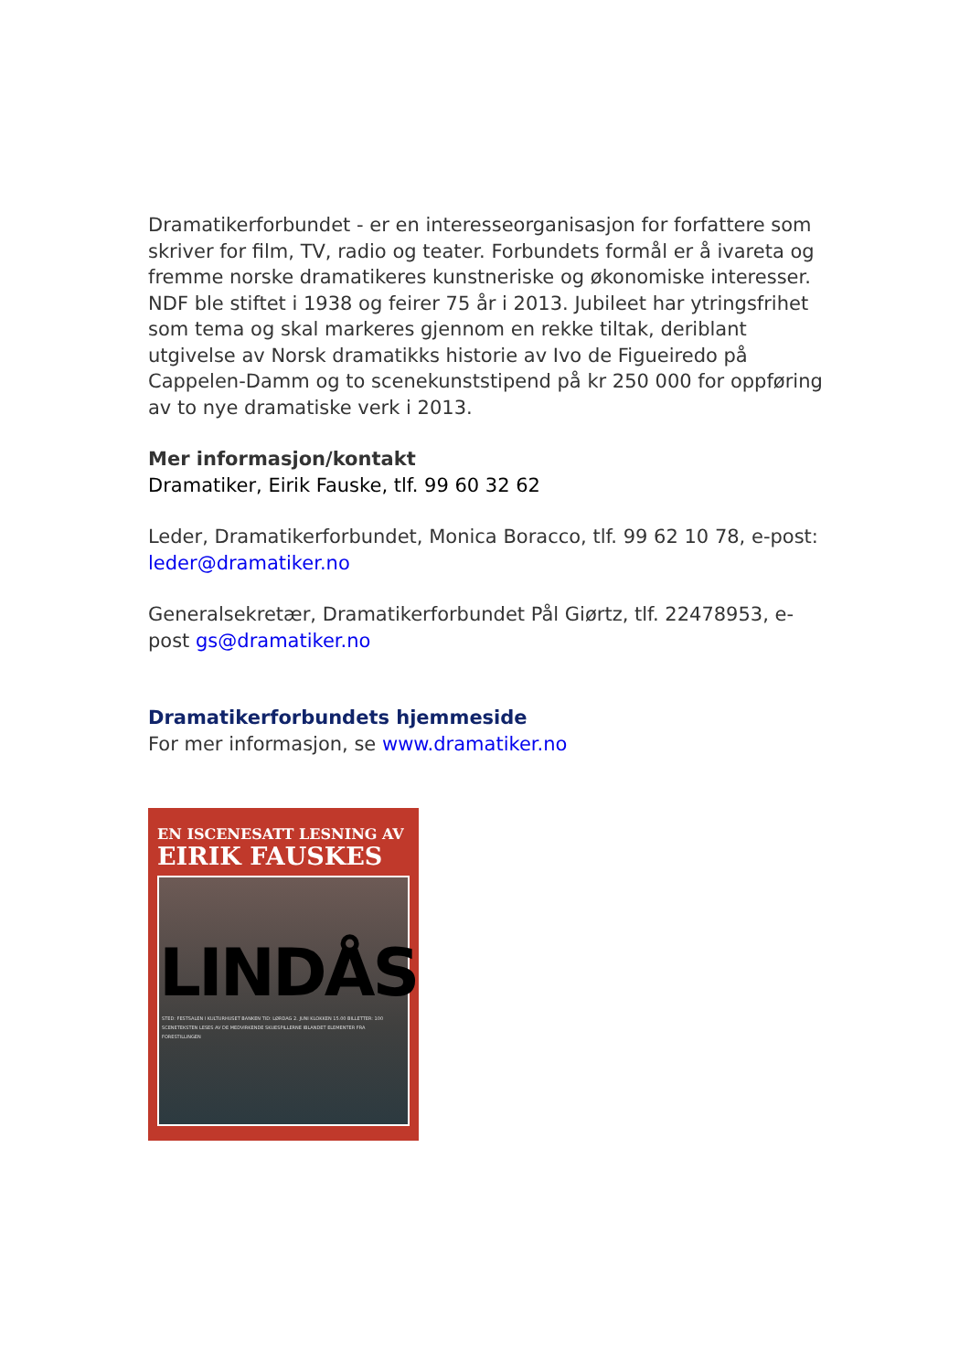Dramatikerforbundet - er en interesseorganisasjon for forfattere som skriver for film, TV, radio og teater. Forbundets formål er å ivareta og fremme norske dramatikeres kunstneriske og økonomiske interesser. NDF ble stiftet i 1938 og feirer 75 år i 2013. Jubileet har ytringsfrihet som tema og skal markeres gjennom en rekke tiltak, deriblant utgivelse av Norsk dramatikks historie av Ivo de Figueiredo på Cappelen-Damm og to scenekunststipend på kr 250 000 for oppføring av to nye dramatiske verk i 2013.
Mer informasjon/kontakt
Dramatiker, Eirik Fauske, tlf. 99 60 32 62
Leder, Dramatikerforbundet, Monica Boracco, tlf. 99 62 10 78, e-post: leder@dramatiker.no
Generalsekretær, Dramatikerforbundet Pål Giørtz, tlf. 22478953, e-post gs@dramatiker.no
Dramatikerforbundets hjemmeside
For mer informasjon, se www.dramatiker.no
EN ISCENESATT LESNING AV
EIRIK FAUSKES
LINDÅS
STED: FESTSALEN I KULTURHUSET BANKEN TID: LØRDAG 2. JUNI KLOKKEN 15.00 BILLETTER: 100
SCENETEKSTEN LESES AV DE MEDVIRKENDE SKUESPILLERNE IBLANDET ELEMENTER FRA FORESTILLINGEN